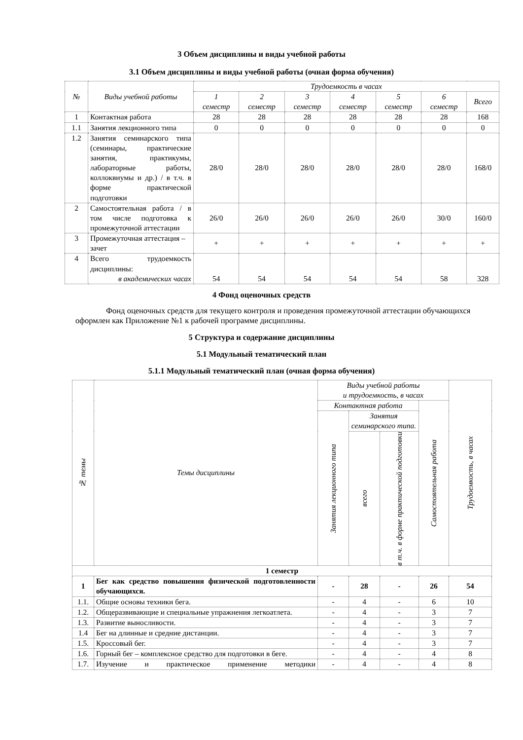3 Объем дисциплины и виды учебной работы
3.1 Объем дисциплины и виды учебной работы (очная форма обучения)
| № | Виды учебной работы | Трудоемкость в часах | | | | | | |
| --- | --- | --- | --- | --- | --- | --- | --- | --- |
| | | 1 семестр | 2 семестр | 3 семестр | 4 семестр | 5 семестр | 6 семестр | Всего |
| 1 | Контактная работа | 28 | 28 | 28 | 28 | 28 | 28 | 168 |
| 1.1 | Занятия лекционного типа | 0 | 0 | 0 | 0 | 0 | 0 | 0 |
| 1.2 | Занятия семинарского типа (семинары, практические занятия, практикумы, лабораторные работы, коллоквиумы и др.) / в т.ч. в форме практической подготовки | 28/0 | 28/0 | 28/0 | 28/0 | 28/0 | 28/0 | 168/0 |
| 2 | Самостоятельная работа / в том числе подготовка к промежуточной аттестации | 26/0 | 26/0 | 26/0 | 26/0 | 26/0 | 30/0 | 160/0 |
| 3 | Промежуточная аттестация – зачет | + | + | + | + | + | + | + |
| 4 | Всего трудоемкость дисциплины: в академических часах | 54 | 54 | 54 | 54 | 54 | 58 | 328 |
4 Фонд оценочных средств
Фонд оценочных средств для текущего контроля и проведения промежуточной аттестации обучающихся оформлен как Приложение №1 к рабочей программе дисциплины.
5 Структура и содержание дисциплины
5.1 Модульный тематический план
5.1.1 Модульный тематический план (очная форма обучения)
| № темы | Темы дисциплины | Виды учебной работы и трудоемкость, в часах | | | | Трудоемкость, в часах |
| --- | --- | --- | --- | --- | --- | --- |
| | | Контактная работа | | | Самостоятельная работа | |
| | | Занятия лекционного типа | Занятия семинарского типа. | | | |
| | | | всего | в т.ч. в форме практической подготовки | | |
| 1 семестр | | | | | | |
| 1 | Бег как средство повышения физической подготовленности обучающихся. | - | 28 | - | 26 | 54 |
| 1.1. | Общие основы техники бега. | - | 4 | - | 6 | 10 |
| 1.2. | Общеразвивающие и специальные упражнения легкоатлета. | - | 4 | - | 3 | 7 |
| 1.3. | Развитие выносливости. | - | 4 | - | 3 | 7 |
| 1.4 | Бег на длинные и средние дистанции. | - | 4 | - | 3 | 7 |
| 1.5. | Кроссовый бег. | - | 4 | - | 3 | 7 |
| 1.6. | Горный бег – комплексное средство для подготовки в беге. | - | 4 | - | 4 | 8 |
| 1.7. | Изучение и практическое применение методики | - | 4 | - | 4 | 8 |